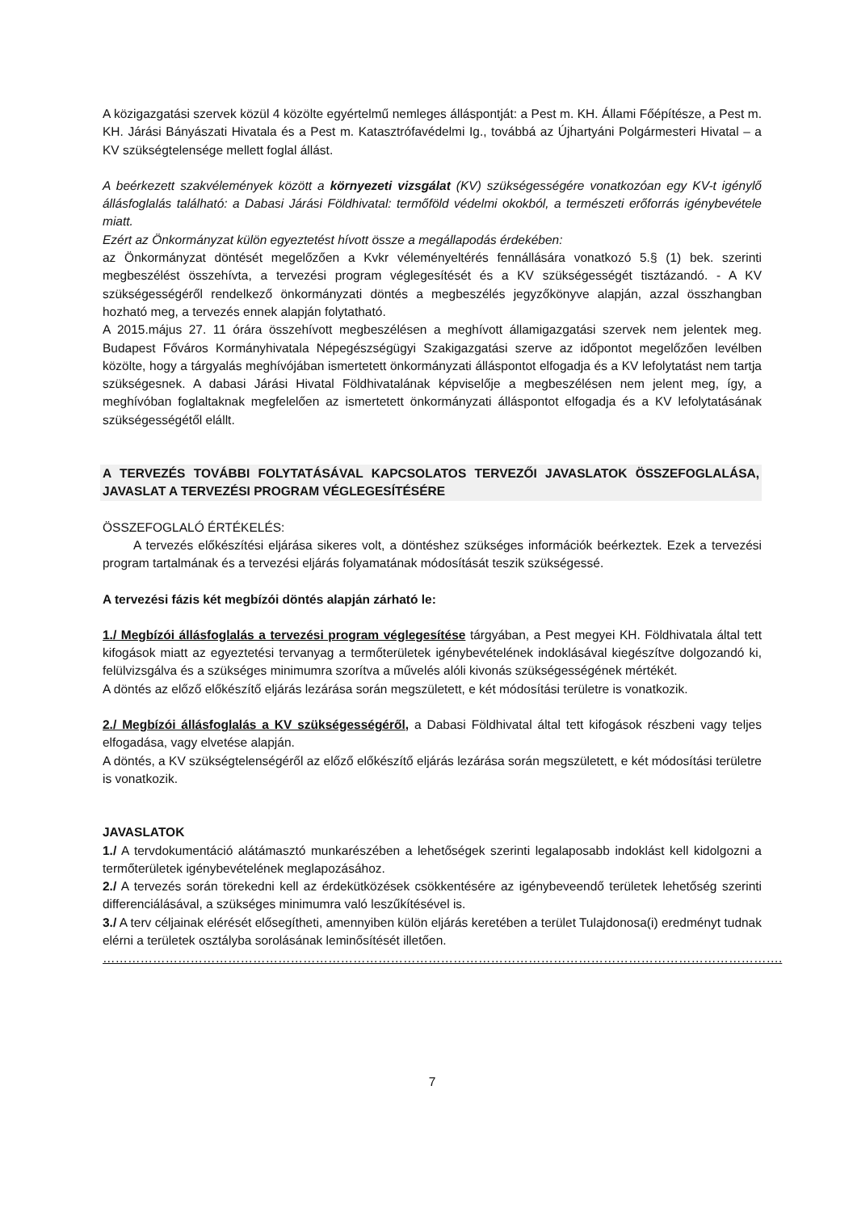A közigazgatási szervek közül 4 közölte egyértelmű nemleges álláspontját: a Pest m. KH. Állami Főépítésze, a Pest m. KH. Járási Bányászati Hivatala és a Pest m. Katasztrófavédelmi Ig., továbbá az Újhartyáni Polgármesteri Hivatal – a KV szükségtelensége mellett foglal állást.
A beérkezett szakvélemények között a környezeti vizsgálat (KV) szükségességére vonatkozóan egy KV-t igénylő állásfoglalás található: a Dabasi Járási Földhivatal: termőföld védelmi okokból, a természeti erőforrás igénybevétele miatt.
Ezért az Önkormányzat külön egyeztetést hívott össze a megállapodás érdekében:
az Önkormányzat döntését megelőzően a Kvkr véleményeltérés fennállására vonatkozó 5.§ (1) bek. szerinti megbeszélést összehívta, a tervezési program véglegesítését és a KV szükségességét tisztázandó. - A KV szükségességéről rendelkező önkormányzati döntés a megbeszélés jegyzőkönyve alapján, azzal összhangban hozható meg, a tervezés ennek alapján folytatható.
A 2015.május 27. 11 órára összehívott megbeszélésen a meghívott államigazgatási szervek nem jelentek meg. Budapest Főváros Kormányhivatala Népegészségügyi Szakigazgatási szerve az időpontot megelőzően levélben közölte, hogy a tárgyalás meghívójában ismertetett önkormányzati álláspontot elfogadja és a KV lefolytatást nem tartja szükségesnek. A dabasi Járási Hivatal Földhivatalának képviselője a megbeszélésen nem jelent meg, így, a meghívóban foglaltaknak megfelelően az ismertetett önkormányzati álláspontot elfogadja és a KV lefolytatásának szükségességétől elállt.
A TERVEZÉS TOVÁBBI FOLYTATÁSÁVAL KAPCSOLATOS TERVEZŐI JAVASLATOK ÖSSZEFOGLALÁSA, JAVASLAT A TERVEZÉSI PROGRAM VÉGLEGESÍTÉSÉRE
ÖSSZEFOGLALÓ ÉRTÉKELÉS:
A tervezés előkészítési eljárása sikeres volt, a döntéshez szükséges információk beérkeztek. Ezek a tervezési program tartalmának és a tervezési eljárás folyamatának módosítását teszik szükségessé.
A tervezési fázis két megbízói döntés alapján zárható le:
1./ Megbízói állásfoglalás a tervezési program véglegesítése tárgyában, a Pest megyei KH. Földhivatala által tett kifogások miatt az egyeztetési tervanyag a termőterületek igénybevételének indoklásával kiegészítve dolgozandó ki, felülvizsgálva és a szükséges minimumra szorítva a művelés alóli kivonás szükségességének mértékét.
A döntés az előző előkészítő eljárás lezárása során megszületett, e két módosítási területre is vonatkozik.
2./ Megbízói állásfoglalás a KV szükségességéről, a Dabasi Földhivatal által tett kifogások részbeni vagy teljes elfogadása, vagy elvetése alapján.
A döntés, a KV szükségtelenségéről az előző előkészítő eljárás lezárása során megszületett, e két módosítási területre is vonatkozik.
JAVASLATOK
1./ A tervdokumentáció alátámasztó munkarészében a lehetőségek szerinti legalaposabb indoklást kell kidolgozni a termőterületek igénybevételének meglapozásához.
2./ A tervezés során törekedni kell az érdekütközések csökkentésére az igénybeveendő területek lehetőség szerinti differenciálásával, a szükséges minimumra való leszűkítésével is.
3./ A terv céljainak elérését elősegítheti, amennyiben külön eljárás keretében a terület Tulajdonosa(i) eredményt tudnak elérni a területek osztályba sorolásának leminősítését illetően.
……………………………………………………………………………………………………………………………………………….
7